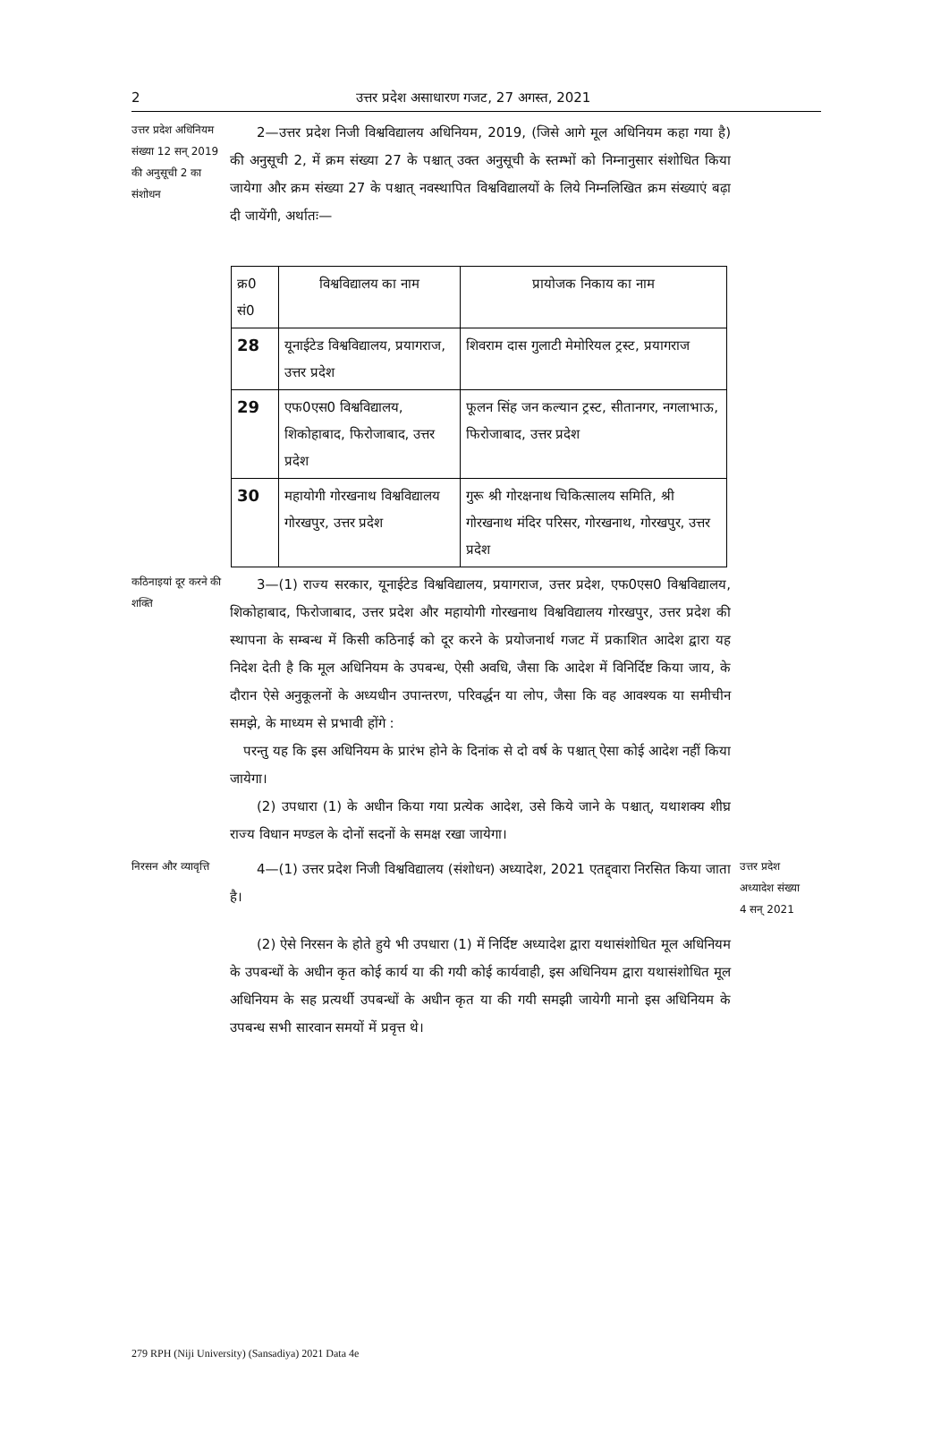2 उत्तर प्रदेश असाधारण गजट, 27 अगस्त, 2021
उत्तर प्रदेश अधिनियम संख्या 12 सन् 2019 की अनुसूची 2 का संशोधन
  2—उत्तर प्रदेश निजी विश्वविद्यालय अधिनियम, 2019, (जिसे आगे मूल अधिनियम कहा गया है) की अनुसूची 2, में क्रम संख्या 27 के पश्चात् उक्त अनुसूची के स्तम्भों को निम्नानुसार संशोधित किया जायेगा और क्रम संख्या 27 के पश्चात् नवस्थापित विश्वविद्यालयों के लिये निम्नलिखित क्रम संख्याएं बढ़ा दी जायेंगी, अर्थातः—
| क्र0 सं0 | विश्वविद्यालय का नाम | प्रायोजक निकाय का नाम |
| --- | --- | --- |
| 28 | यूनाईटेड विश्वविद्यालय, प्रयागराज, उत्तर प्रदेश | शिवराम दास गुलाटी मेमोरियल ट्रस्ट, प्रयागराज |
| 29 | एफ0एस0 विश्वविद्यालय, शिकोहाबाद, फिरोजाबाद, उत्तर प्रदेश | फूलन सिंह जन कल्यान ट्रस्ट, सीतानगर, नगलाभाऊ, फिरोजाबाद, उत्तर प्रदेश |
| 30 | महायोगी गोरखनाथ विश्वविद्यालय गोरखपुर, उत्तर प्रदेश | गुरू श्री गोरक्षनाथ चिकित्सालय समिति, श्री गोरखनाथ मंदिर परिसर, गोरखनाथ, गोरखपुर, उत्तर प्रदेश |
कठिनाइयां दूर करने की शक्ति
  3—(1) राज्य सरकार, यूनाईटेड विश्वविद्यालय, प्रयागराज, उत्तर प्रदेश, एफ0एस0 विश्वविद्यालय, शिकोहाबाद, फिरोजाबाद, उत्तर प्रदेश और महायोगी गोरखनाथ विश्वविद्यालय गोरखपुर, उत्तर प्रदेश की स्थापना के सम्बन्ध में किसी कठिनाई को दूर करने के प्रयोजनार्थ गजट में प्रकाशित आदेश द्वारा यह निदेश देती है कि मूल अधिनियम के उपबन्ध, ऐसी अवधि, जैसा कि आदेश में विनिर्दिष्ट किया जाय, के दौरान ऐसे अनुकूलनों के अध्यधीन उपान्तरण, परिवर्द्धन या लोप, जैसा कि वह आवश्यक या समीचीन समझे, के माध्यम से प्रभावी होंगे :
 परन्तु यह कि इस अधिनियम के प्रारंभ होने के दिनांक से दो वर्ष के पश्चात् ऐसा कोई आदेश नहीं किया जायेगा।
  (2) उपधारा (1) के अधीन किया गया प्रत्येक आदेश, उसे किये जाने के पश्चात्, यथाशक्य शीघ्र राज्य विधान मण्डल के दोनों सदनों के समक्ष रखा जायेगा।
निरसन और व्यावृत्ति
  4—(1) उत्तर प्रदेश निजी विश्वविद्यालय (संशोधन) अध्यादेश, 2021 एतद्द्वारा निरसित किया जाता है।
उत्तर प्रदेश अध्यादेश संख्या 4 सन् 2021
  (2) ऐसे निरसन के होते हुये भी उपधारा (1) में निर्दिष्ट अध्यादेश द्वारा यथासंशोधित मूल अधिनियम के उपबन्धों के अधीन कृत कोई कार्य या की गयी कोई कार्यवाही, इस अधिनियम द्वारा यथासंशोधित मूल अधिनियम के सह प्रत्यर्थी उपबन्धों के अधीन कृत या की गयी समझी जायेगी मानो इस अधिनियम के उपबन्ध सभी सारवान समयों में प्रवृत्त थे।
279 RPH (Niji University) (Sansadiya) 2021 Data 4e